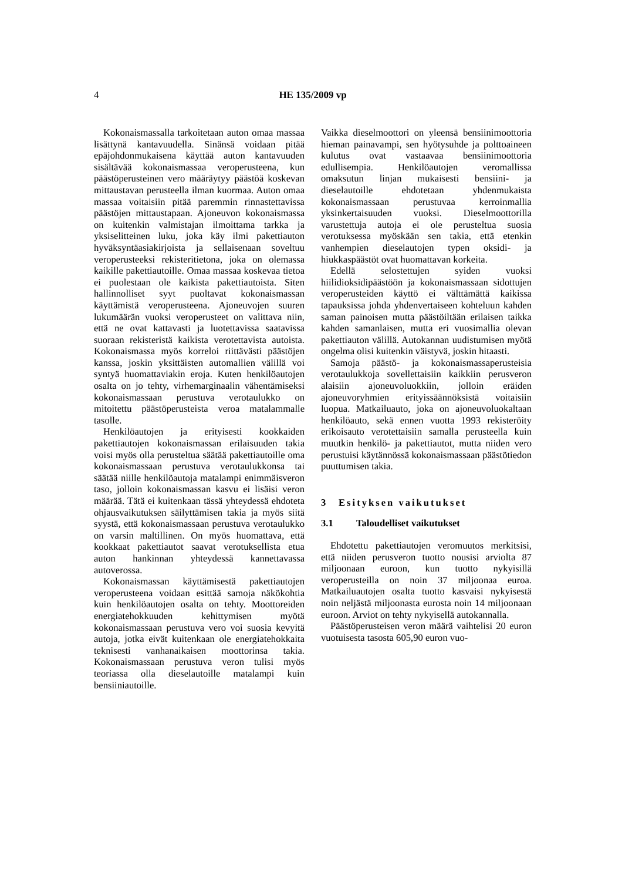4 HE 135/2009 vp
Kokonaismassalla tarkoitetaan auton omaa massaa lisättynä kantavuudella. Sinänsä voidaan pitää epäjohdonmukaisena käyttää auton kantavuuden sisältävää kokonaismassaa veroperusteena, kun päästöperusteinen vero määräytyy päästöä koskevan mittaustavan perusteella ilman kuormaa. Auton omaa massaa voitaisiin pitää paremmin rinnastettavissa päästöjen mittaustapaan. Ajoneuvon kokonaismassa on kuitenkin valmistajan ilmoittama tarkka ja yksiselitteinen luku, joka käy ilmi pakettiauton hyväksyntäasiakirjoista ja sellaisenaan soveltuu veroperusteeksi rekisteritietona, joka on olemassa kaikille pakettiautoille. Omaa massaa koskevaa tietoa ei puolestaan ole kaikista pakettiautoista. Siten hallinnolliset syyt puoltavat kokonaismassan käyttämistä veroperusteena. Ajoneuvojen suuren lukumäärän vuoksi veroperusteet on valittava niin, että ne ovat kattavasti ja luotettavissa saatavissa suoraan rekisteristä kaikista verotettavista autoista. Kokonaismassa myös korreloi riittävästi päästöjen kanssa, joskin yksittäisten automallien välillä voi syntyä huomattaviakin eroja. Kuten henkilöautojen osalta on jo tehty, virhemarginaalin vähentämiseksi kokonaismassaan perustuva verotaulukko on mitoitettu päästöperusteista veroa matalammalle tasolle.
Henkilöautojen ja erityisesti kookkaiden pakettiautojen kokonaismassan erilaisuuden takia voisi myös olla perusteltua säätää pakettiautoille oma kokonaismassaan perustuva verotaulukkonsa tai säätää niille henkilöautoja matalampi enimmäisveron taso, jolloin kokonaismassan kasvu ei lisäisi veron määrää. Tätä ei kuitenkaan tässä yhteydessä ehdoteta ohjausvaikutuksen säilyttämisen takia ja myös siitä syystä, että kokonaismassaan perustuva verotaulukko on varsin maltillinen. On myös huomattava, että kookkaat pakettiautot saavat verotuksellista etua auton hankinnan yhteydessä kannettavassa autoverossa.
Kokonaismassan käyttämisestä pakettiautojen veroperusteena voidaan esittää samoja näkökohtia kuin henkilöautojen osalta on tehty. Moottoreiden energiatehokkuuden kehittymisen myötä kokonaismassaan perustuva vero voi suosia kevyitä autoja, jotka eivät kuitenkaan ole energiatehokkaita teknisesti vanhanaikaisen moottorinsa takia. Kokonaismassaan perustuva veron tulisi myös teoriassa olla dieselautoille matalampi kuin bensiiniautoille.
Vaikka dieselmoottori on yleensä bensiinimoottoria hieman painavampi, sen hyötysuhde ja polttoaineen kulutus ovat vastaavaa bensiinimoottoria edullisempia. Henkilöautojen veromallissa omaksutun linjan mukaisesti bensiini- ja dieselautoille ehdotetaan yhdenmukaista kokonaismassaan perustuvaa kerroinmallia yksinkertaisuuden vuoksi. Dieselmoottorilla varustettuja autoja ei ole perusteltua suosia verotuksessa myöskään sen takia, että etenkin vanhempien dieselautojen typen oksidi- ja hiukkaspäästöt ovat huomattavan korkeita.
Edellä selostettujen syiden vuoksi hiilidioksidipäästöön ja kokonaismassaan sidottujen veroperusteiden käyttö ei välttämättä kaikissa tapauksissa johda yhdenvertaiseen kohteluun kahden saman painoisen mutta päästöiltään erilaisen taikka kahden samanlaisen, mutta eri vuosimallia olevan pakettiauton välillä. Autokannan uudistumisen myötä ongelma olisi kuitenkin väistyvä, joskin hitaasti.
Samoja päästö- ja kokonaismassaperusteisia verotaulukkoja sovellettaisiin kaikkiin perusveron alaisiin ajoneuvoluokkiin, jolloin eräiden ajoneuvoryhmien erityissäännöksistä voitaisiin luopua. Matkailuauto, joka on ajoneuvoluokaltaan henkilöauto, sekä ennen vuotta 1993 rekisteröity erikoisauto verotettaisiin samalla perusteella kuin muutkin henkilö- ja pakettiautot, mutta niiden vero perustuisi käytännössä kokonaismassaan päästötiedon puuttumisen takia.
3 Esityksen vaikutukset
3.1 Taloudelliset vaikutukset
Ehdotettu pakettiautojen veromuutos merkitsisi, että niiden perusveron tuotto nousisi arviolta 87 miljoonaan euroon, kun tuotto nykyisillä veroperusteilla on noin 37 miljoonaa euroa. Matkailuautojen osalta tuotto kasvaisi nykyisestä noin neljästä miljoonasta eurosta noin 14 miljoonaan euroon. Arviot on tehty nykyisellä autokannalla.
Päästöperusteisen veron määrä vaihtelisi 20 euron vuotuisesta tasosta 605,90 euron vuo-